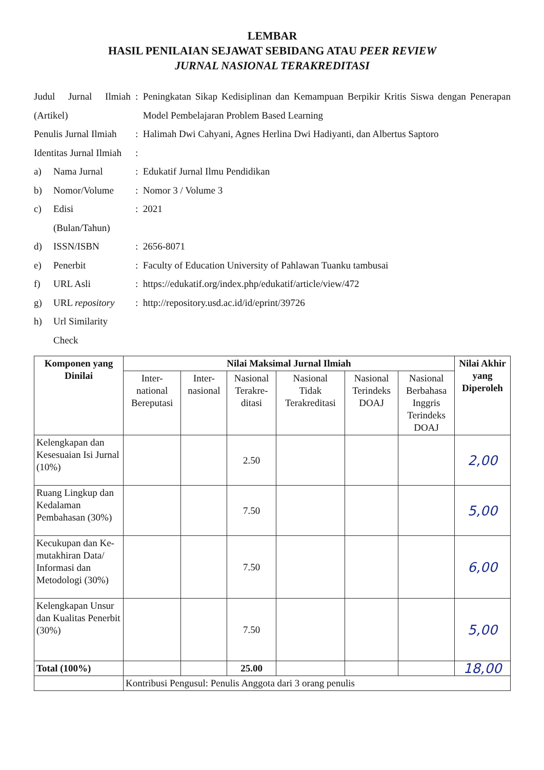LEMBAR
HASIL PENILAIAN SEJAWAT SEBIDANG ATAU PEER REVIEW
JURNAL NASIONAL TERAKREDITASI
| Judul Jurnal Ilmiah (Artikel) | | : | Peningkatan Sikap Kedisiplinan dan Kemampuan Berpikir Kritis Siswa dengan Penerapan Model Pembelajaran Problem Based Learning |
| Penulis Jurnal Ilmiah | | : | Halimah Dwi Cahyani, Agnes Herlina Dwi Hadiyanti, dan Albertus Saptoro |
| Identitas Jurnal Ilmiah | | : | |
| a) | Nama Jurnal | : | Edukatif Jurnal Ilmu Pendidikan |
| b) | Nomor/Volume | : | Nomor 3 / Volume 3 |
| c) | Edisi (Bulan/Tahun) | : | 2021 |
| d) | ISSN/ISBN | : | 2656-8071 |
| e) | Penerbit | : | Faculty of Education University of Pahlawan Tuanku tambusai |
| f) | URL Asli | : | https://edukatif.org/index.php/edukatif/article/view/472 |
| g) | URL repository | : | http://repository.usd.ac.id/id/eprint/39726 |
| h) | Url Similarity Check | | |
| Komponen yang Dinilai | Nilai Maksimal Jurnal Ilmiah | | | | | | Nilai Akhir yang Diperoleh |
| --- | --- | --- | --- | --- | --- | --- | --- |
| | Inter- national Bereputasi | Inter- nasional | Nasional Terakre- ditasi | Nasional Tidak Terakreditasi | Nasional Terindeks DOAJ | Nasional Berbahasa Inggris Terindeks DOAJ | |
| Kelengkapan dan Kesesuaian Isi Jurnal (10%) | | | 2.50 | | | | 2,00 |
| Ruang Lingkup dan Kedalaman Pembahasan (30%) | | | 7.50 | | | | 5,00 |
| Kecukupan dan Ke-mutakhiran Data/ Informasi dan Metodologi (30%) | | | 7.50 | | | | 6,00 |
| Kelengkapan Unsur dan Kualitas Penerbit (30%) | | | 7.50 | | | | 5,00 |
| Total (100%) | | | 25.00 | | | | 18,00 |
| | Kontribusi Pengusul: Penulis Anggota dari 3 orang penulis | | | | | | |